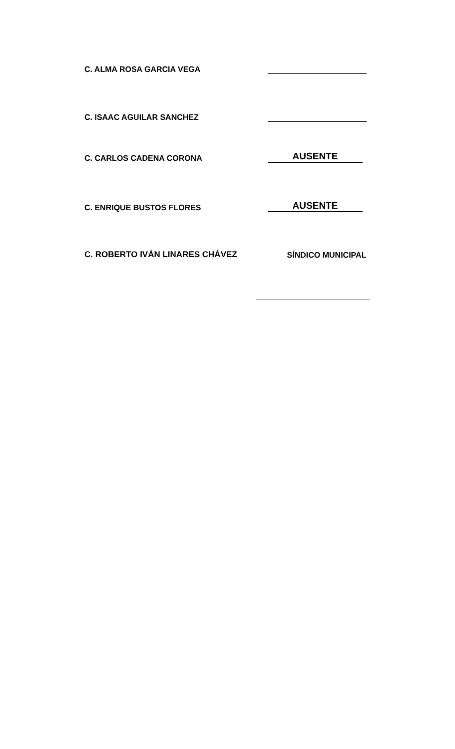C. ALMA ROSA GARCIA VEGA
C. ISAAC AGUILAR SANCHEZ
C. CARLOS CADENA CORONA
AUSENTE
C. ENRIQUE BUSTOS FLORES
AUSENTE
C. ROBERTO IVÁN LINARES CHÁVEZ
SÍNDICO MUNICIPAL